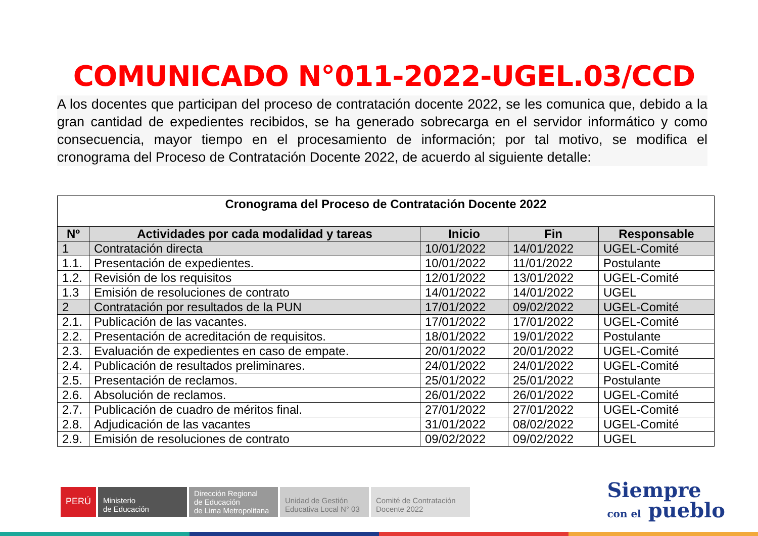COMUNICADO N°011-2022-UGEL.03/CCD
A los docentes que participan del proceso de contratación docente 2022, se les comunica que, debido a la gran cantidad de expedientes recibidos, se ha generado sobrecarga en el servidor informático y como consecuencia, mayor tiempo en el procesamiento de información; por tal motivo, se modifica el cronograma del Proceso de Contratación Docente 2022, de acuerdo al siguiente detalle:
| Cronograma del Proceso de Contratación Docente 2022 | | | | |
| --- | --- | --- | --- | --- |
| Nº | Actividades por cada modalidad y tareas | Inicio | Fin | Responsable |
| 1 | Contratación directa | 10/01/2022 | 14/01/2022 | UGEL-Comité |
| 1.1. | Presentación de expedientes. | 10/01/2022 | 11/01/2022 | Postulante |
| 1.2. | Revisión de los requisitos | 12/01/2022 | 13/01/2022 | UGEL-Comité |
| 1.3 | Emisión de resoluciones de contrato | 14/01/2022 | 14/01/2022 | UGEL |
| 2 | Contratación por resultados de la PUN | 17/01/2022 | 09/02/2022 | UGEL-Comité |
| 2.1. | Publicación de las vacantes. | 17/01/2022 | 17/01/2022 | UGEL-Comité |
| 2.2. | Presentación de acreditación de requisitos. | 18/01/2022 | 19/01/2022 | Postulante |
| 2.3. | Evaluación de expedientes en caso de empate. | 20/01/2022 | 20/01/2022 | UGEL-Comité |
| 2.4. | Publicación de resultados preliminares. | 24/01/2022 | 24/01/2022 | UGEL-Comité |
| 2.5. | Presentación de reclamos. | 25/01/2022 | 25/01/2022 | Postulante |
| 2.6. | Absolución de reclamos. | 26/01/2022 | 26/01/2022 | UGEL-Comité |
| 2.7. | Publicación de cuadro de méritos final. | 27/01/2022 | 27/01/2022 | UGEL-Comité |
| 2.8. | Adjudicación de las vacantes | 31/01/2022 | 08/02/2022 | UGEL-Comité |
| 2.9. | Emisión de resoluciones de contrato | 09/02/2022 | 09/02/2022 | UGEL |
PERÚ
Ministerio
de Educación
Dirección Regional
de Educación
de Lima Metropolitana
Unidad de Gestión
Educativa Local N° 03
Comité de Contratación
Docente 2022
Siempre
con el pueblo